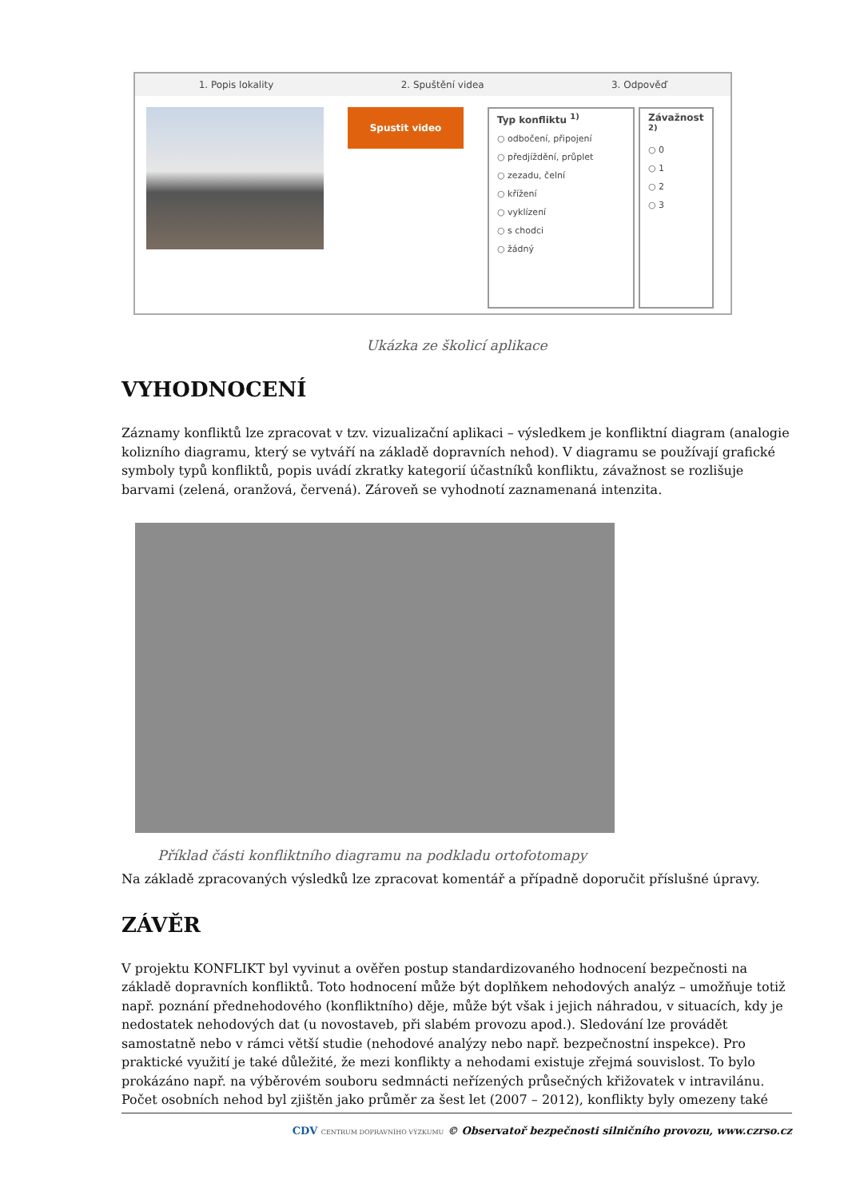1. Popis lokality 2. Spuštění videa 3. Odpověď
Spustit video
Typ konfliktu <sup>1)</sup>
○ odbočení, připojení
○ předjíždění, průplet
○ zezadu, čelní
○ křížení
○ vyklízení
○ s chodci
○ žádný
Závažnost <sup>2)</sup>
○ 0
○ 1
○ 2
○ 3
Ukázka ze školicí aplikace
VYHODNOCENÍ
Záznamy konfliktů lze zpracovat v tzv. vizualizační aplikaci – výsledkem je konfliktní diagram (analogie kolizního diagramu, který se vytváří na základě dopravních nehod). V diagramu se používají grafické symboly typů konfliktů, popis uvádí zkratky kategorií účastníků konfliktu, závažnost se rozlišuje barvami (zelená, oranžová, červená). Zároveň se vyhodnotí zaznamenaná intenzita.
Příklad části konfliktního diagramu na podkladu ortofotomapy
Na základě zpracovaných výsledků lze zpracovat komentář a případně doporučit příslušné úpravy.
ZÁVĚR
V projektu KONFLIKT byl vyvinut a ověřen postup standardizovaného hodnocení bezpečnosti na základě dopravních konfliktů. Toto hodnocení může být doplňkem nehodových analýz – umožňuje totiž např. poznání přednehodového (konfliktního) děje, může být však i jejich náhradou, v situacích, kdy je nedostatek nehodových dat (u novostaveb, při slabém provozu apod.). Sledování lze provádět samostatně nebo v rámci větší studie (nehodové analýzy nebo např. bezpečnostní inspekce). Pro praktické využití je také důležité, že mezi konflikty a nehodami existuje zřejmá souvislost. To bylo prokázáno např. na výběrovém souboru sedmnácti neřízených průsečných křižovatek v intravilánu. Počet osobních nehod byl zjištěn jako průměr za šest let (2007 – 2012), konflikty byly omezeny také
CDV CENTRUM DOPRAVNÍHO VÝZKUMU © Observatoř bezpečnosti silničního provozu, www.czrso.cz